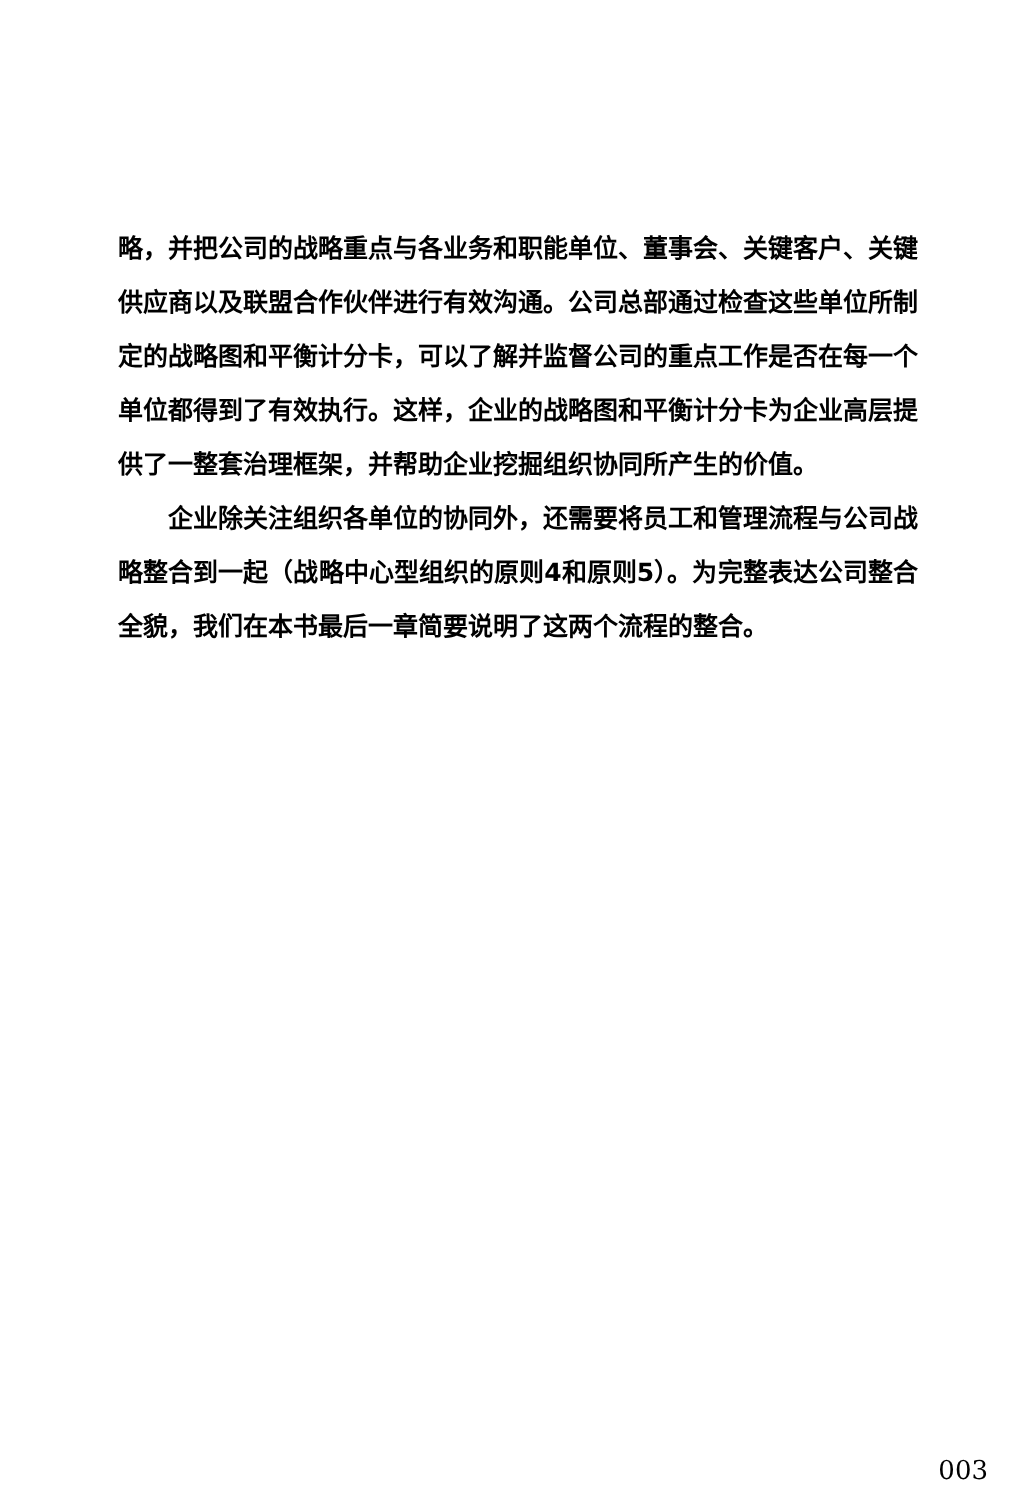略，并把公司的战略重点与各业务和职能单位、董事会、关键客户、关键供应商以及联盟合作伙伴进行有效沟通。公司总部通过检查这些单位所制定的战略图和平衡计分卡，可以了解并监督公司的重点工作是否在每一个单位都得到了有效执行。这样，企业的战略图和平衡计分卡为企业高层提供了一整套治理框架，并帮助企业挖掘组织协同所产生的价值。
企业除关注组织各单位的协同外，还需要将员工和管理流程与公司战略整合到一起（战略中心型组织的原则4和原则5）。为完整表达公司整合全貌，我们在本书最后一章简要说明了这两个流程的整合。
003